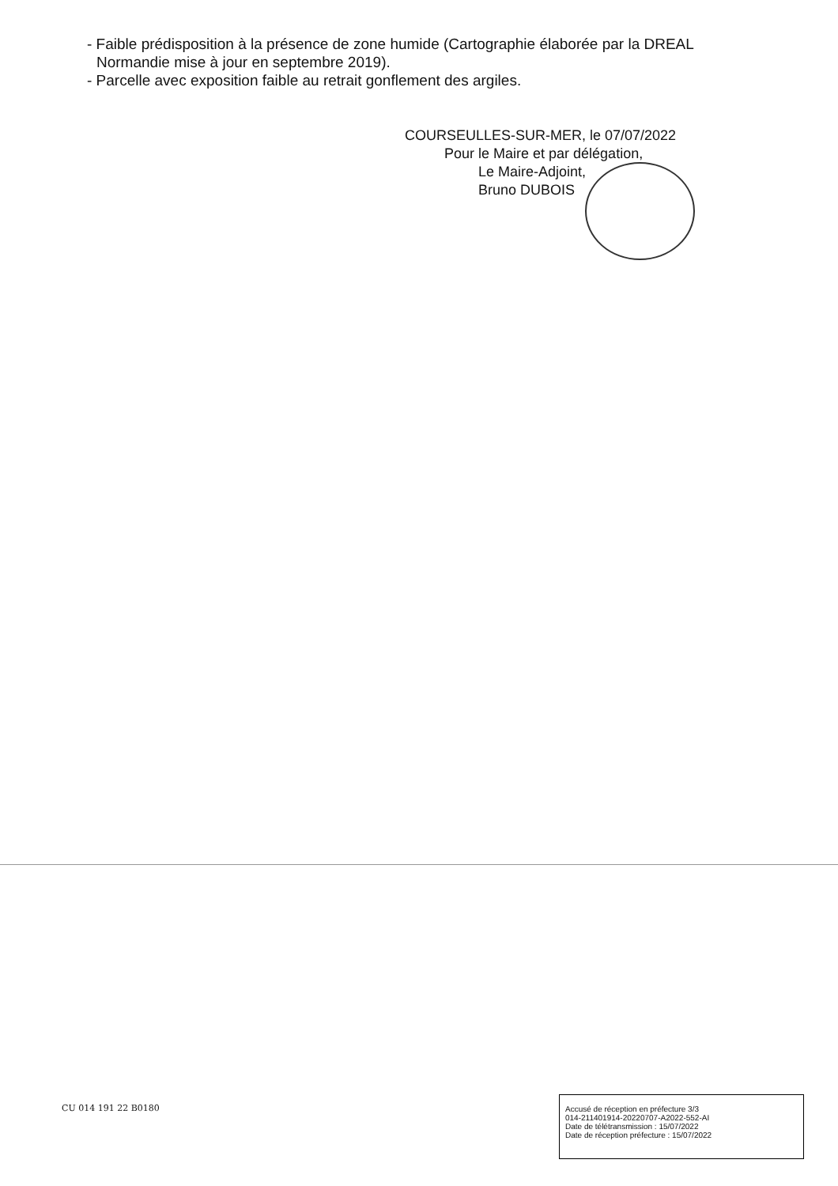- Faible prédisposition à la présence de zone humide (Cartographie élaborée par la DREAL
Normandie mise à jour en septembre 2019).
- Parcelle avec exposition faible au retrait gonflement des argiles.
COURSEULLES-SUR-MER, le 07/07/2022
Pour le Maire et par délégation,
Le Maire-Adjoint,
Bruno DUBOIS
CU 014 191 22 B0180
Accusé de réception en préfecture 3/3
014-211401914-20220707-A2022-552-AI
Date de télétransmission : 15/07/2022
Date de réception préfecture : 15/07/2022